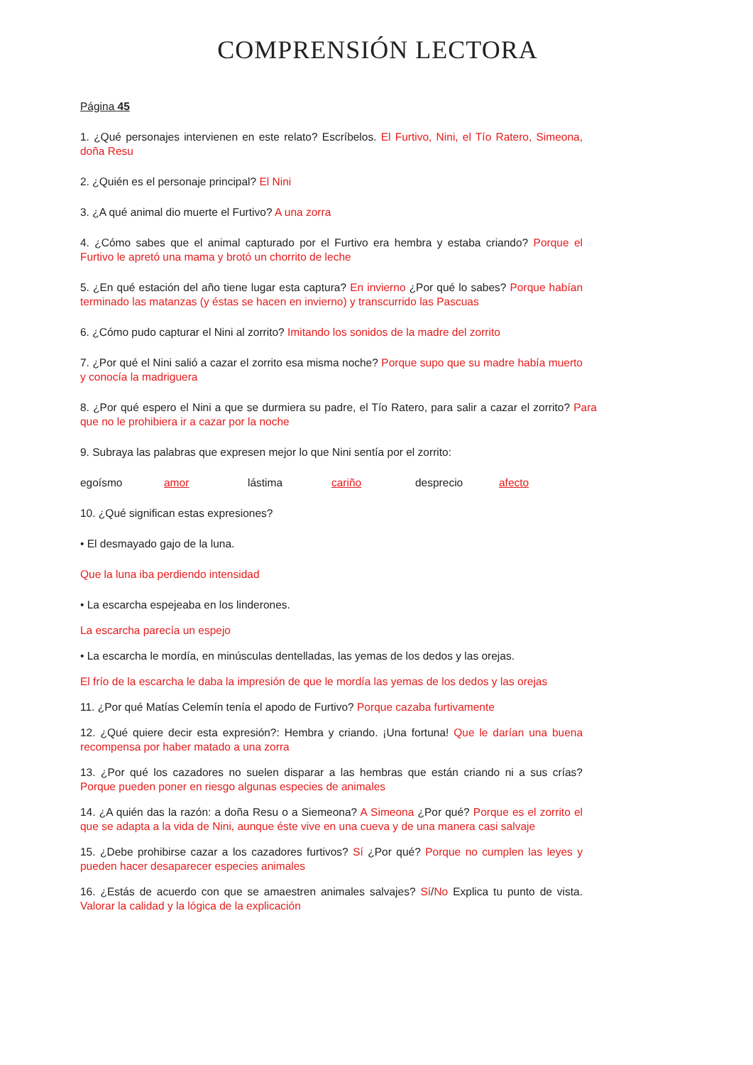COMPRENSIÓN LECTORA
Página 45
1. ¿Qué personajes intervienen en este relato? Escríbelos. El Furtivo, Nini, el Tío Ratero, Simeona, doña Resu
2. ¿Quién es el personaje principal? El Nini
3. ¿A qué animal dio muerte el Furtivo? A una zorra
4. ¿Cómo sabes que el animal capturado por el Furtivo era hembra y estaba criando? Porque el Furtivo le apretó una mama y brotó un chorrito de leche
5. ¿En qué estación del año tiene lugar esta captura? En invierno ¿Por qué lo sabes? Porque habían terminado las matanzas (y éstas se hacen en invierno) y transcurrido las Pascuas
6. ¿Cómo pudo capturar el Nini al zorrito? Imitando los sonidos de la madre del zorrito
7. ¿Por qué el Nini salió a cazar el zorrito esa misma noche? Porque supo que su madre había muerto y conocía la madriguera
8. ¿Por qué espero el Nini a que se durmiera su padre, el Tío Ratero, para salir a cazar el zorrito? Para que no le prohibiera ir a cazar por la noche
9. Subraya las palabras que expresen mejor lo que Nini sentía por el zorrito:
egoísmo amor lástima cariño desprecio afecto
10. ¿Qué significan estas expresiones?
• El desmayado gajo de la luna.
Que la luna iba perdiendo intensidad
• La escarcha espejeaba en los linderones.
La escarcha parecía un espejo
• La escarcha le mordía, en minúsculas dentelladas, las yemas de los dedos y las orejas.
El frío de la escarcha le daba la impresión de que le mordía las yemas de los dedos y las orejas
11. ¿Por qué Matías Celemín tenía el apodo de Furtivo? Porque cazaba furtivamente
12. ¿Qué quiere decir esta expresión?: Hembra y criando. ¡Una fortuna! Que le darían una buena recompensa por haber matado a una zorra
13. ¿Por qué los cazadores no suelen disparar a las hembras que están criando ni a sus crías? Porque pueden poner en riesgo algunas especies de animales
14. ¿A quién das la razón: a doña Resu o a Siemeona? A Simeona ¿Por qué? Porque es el zorrito el que se adapta a la vida de Nini, aunque éste vive en una cueva y de una manera casi salvaje
15. ¿Debe prohibirse cazar a los cazadores furtivos? Sí ¿Por qué? Porque no cumplen las leyes y pueden hacer desaparecer especies animales
16. ¿Estás de acuerdo con que se amaestren animales salvajes? Sí/No Explica tu punto de vista. Valorar la calidad y la lógica de la explicación